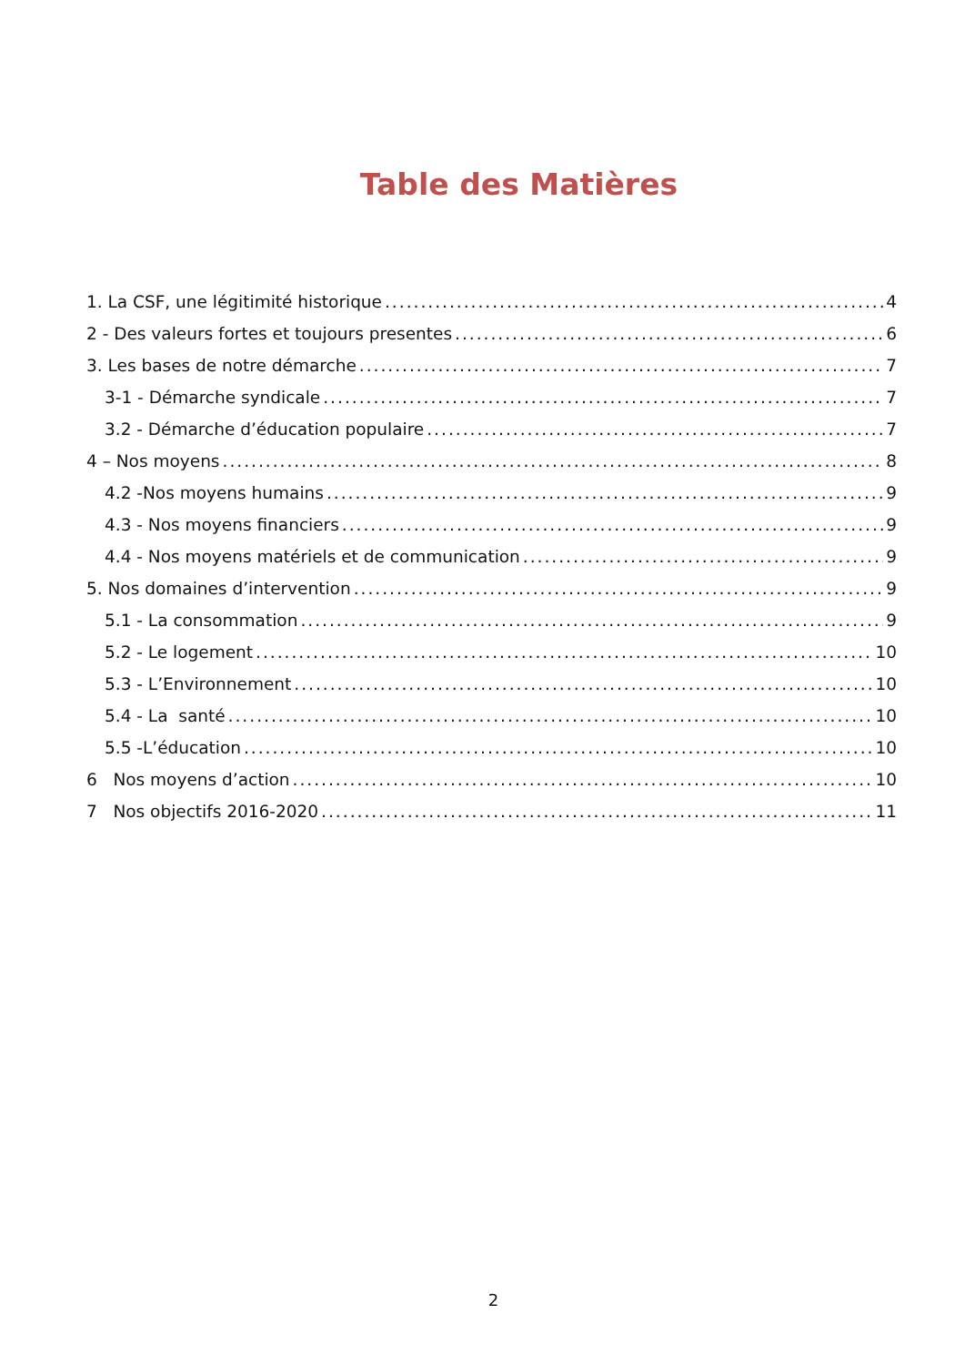Table des Matières
1. La CSF, une légitimité historique 4
2 - Des valeurs fortes et toujours presentes 6
3. Les bases de notre démarche 7
3-1 - Démarche syndicale 7
3.2 - Démarche d’éducation populaire 7
4 – Nos moyens 8
4.2 -Nos moyens humains 9
4.3 - Nos moyens financiers 9
4.4 - Nos moyens matériels et de communication 9
5. Nos domaines d’intervention 9
5.1 - La consommation 9
5.2 - Le logement 10
5.3 - L’Environnement 10
5.4 - La santé 10
5.5 -L’éducation 10
6 Nos moyens d’action 10
7 Nos objectifs 2016-2020 11
2